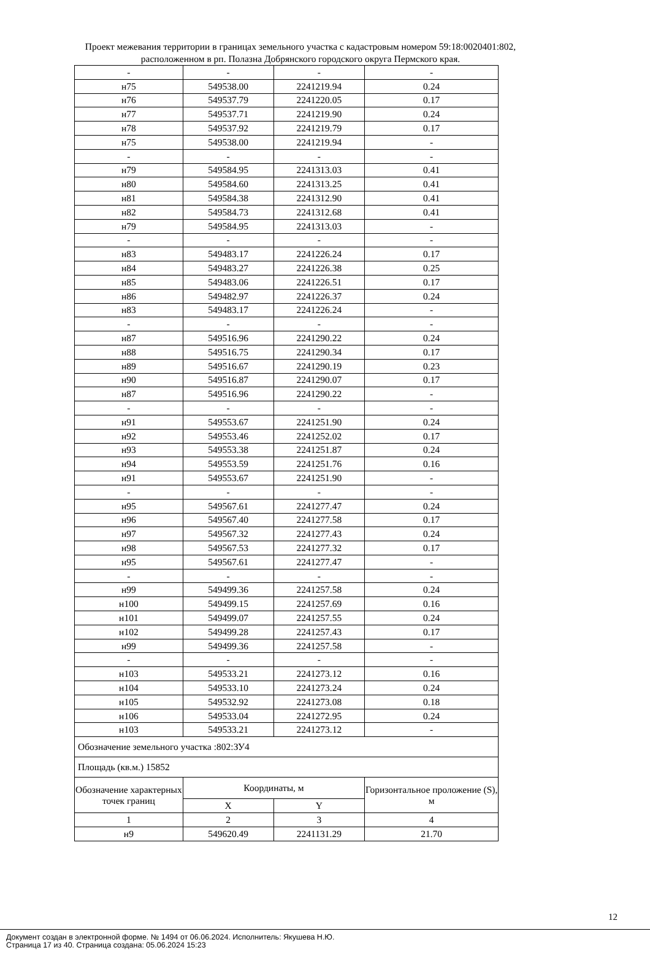Проект межевания территории в границах земельного участка с кадастровым номером 59:18:0020401:802, расположенном в рп. Полазна Добрянского городского округа Пермского края.
| - | - | - | - |
| н75 | 549538.00 | 2241219.94 | 0.24 |
| н76 | 549537.79 | 2241220.05 | 0.17 |
| н77 | 549537.71 | 2241219.90 | 0.24 |
| н78 | 549537.92 | 2241219.79 | 0.17 |
| н75 | 549538.00 | 2241219.94 | - |
| - | - | - | - |
| н79 | 549584.95 | 2241313.03 | 0.41 |
| н80 | 549584.60 | 2241313.25 | 0.41 |
| н81 | 549584.38 | 2241312.90 | 0.41 |
| н82 | 549584.73 | 2241312.68 | 0.41 |
| н79 | 549584.95 | 2241313.03 | - |
| - | - | - | - |
| н83 | 549483.17 | 2241226.24 | 0.17 |
| н84 | 549483.27 | 2241226.38 | 0.25 |
| н85 | 549483.06 | 2241226.51 | 0.17 |
| н86 | 549482.97 | 2241226.37 | 0.24 |
| н83 | 549483.17 | 2241226.24 | - |
| - | - | - | - |
| н87 | 549516.96 | 2241290.22 | 0.24 |
| н88 | 549516.75 | 2241290.34 | 0.17 |
| н89 | 549516.67 | 2241290.19 | 0.23 |
| н90 | 549516.87 | 2241290.07 | 0.17 |
| н87 | 549516.96 | 2241290.22 | - |
| - | - | - | - |
| н91 | 549553.67 | 2241251.90 | 0.24 |
| н92 | 549553.46 | 2241252.02 | 0.17 |
| н93 | 549553.38 | 2241251.87 | 0.24 |
| н94 | 549553.59 | 2241251.76 | 0.16 |
| н91 | 549553.67 | 2241251.90 | - |
| - | - | - | - |
| н95 | 549567.61 | 2241277.47 | 0.24 |
| н96 | 549567.40 | 2241277.58 | 0.17 |
| н97 | 549567.32 | 2241277.43 | 0.24 |
| н98 | 549567.53 | 2241277.32 | 0.17 |
| н95 | 549567.61 | 2241277.47 | - |
| - | - | - | - |
| н99 | 549499.36 | 2241257.58 | 0.24 |
| н100 | 549499.15 | 2241257.69 | 0.16 |
| н101 | 549499.07 | 2241257.55 | 0.24 |
| н102 | 549499.28 | 2241257.43 | 0.17 |
| н99 | 549499.36 | 2241257.58 | - |
| - | - | - | - |
| н103 | 549533.21 | 2241273.12 | 0.16 |
| н104 | 549533.10 | 2241273.24 | 0.24 |
| н105 | 549532.92 | 2241273.08 | 0.18 |
| н106 | 549533.04 | 2241272.95 | 0.24 |
| н103 | 549533.21 | 2241273.12 | - |
| Обозначение земельного участка :802:ЗУ4 | | | |
| Площадь (кв.м.) 15852 | | | |
| Обозначение характерных точек границ | Координаты, м | | Горизонтальное проложение (S), м |
| | X | Y | |
| 1 | 2 | 3 | 4 |
| н9 | 549620.49 | 2241131.29 | 21.70 |
12
Документ создан в электронной форме. № 1494 от 06.06.2024. Исполнитель: Якушева Н.Ю.
Страница 17 из 40. Страница создана: 05.06.2024 15:23